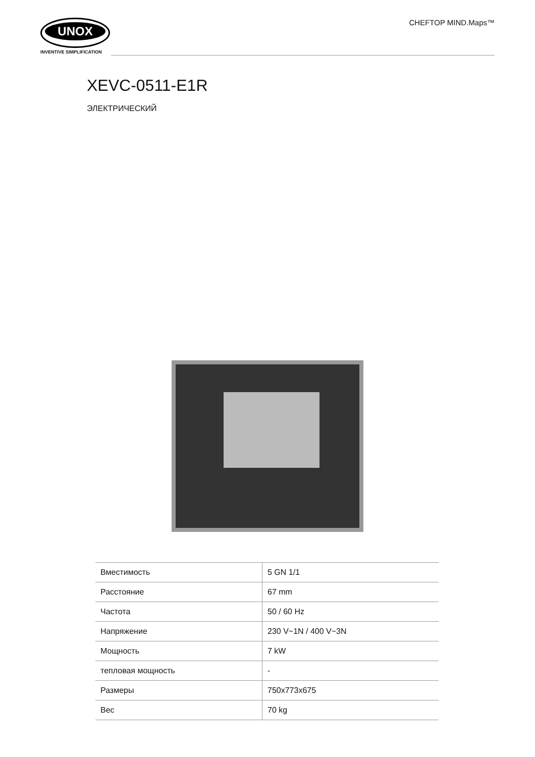UNOX
INVENTIVE SIMPLIFICATION
CHEFTOP MIND.Maps™
XEVC-0511-E1R
ЭЛЕКТРИЧЕСКИЙ
| Вместимость | 5 GN 1/1 |
| Расстояние | 67 mm |
| Частота | 50 / 60 Hz |
| Напряжение | 230 V~1N / 400 V~3N |
| Мощность | 7 kW |
| тепловая мощность | - |
| Размеры | 750x773x675 |
| Вес | 70 kg |